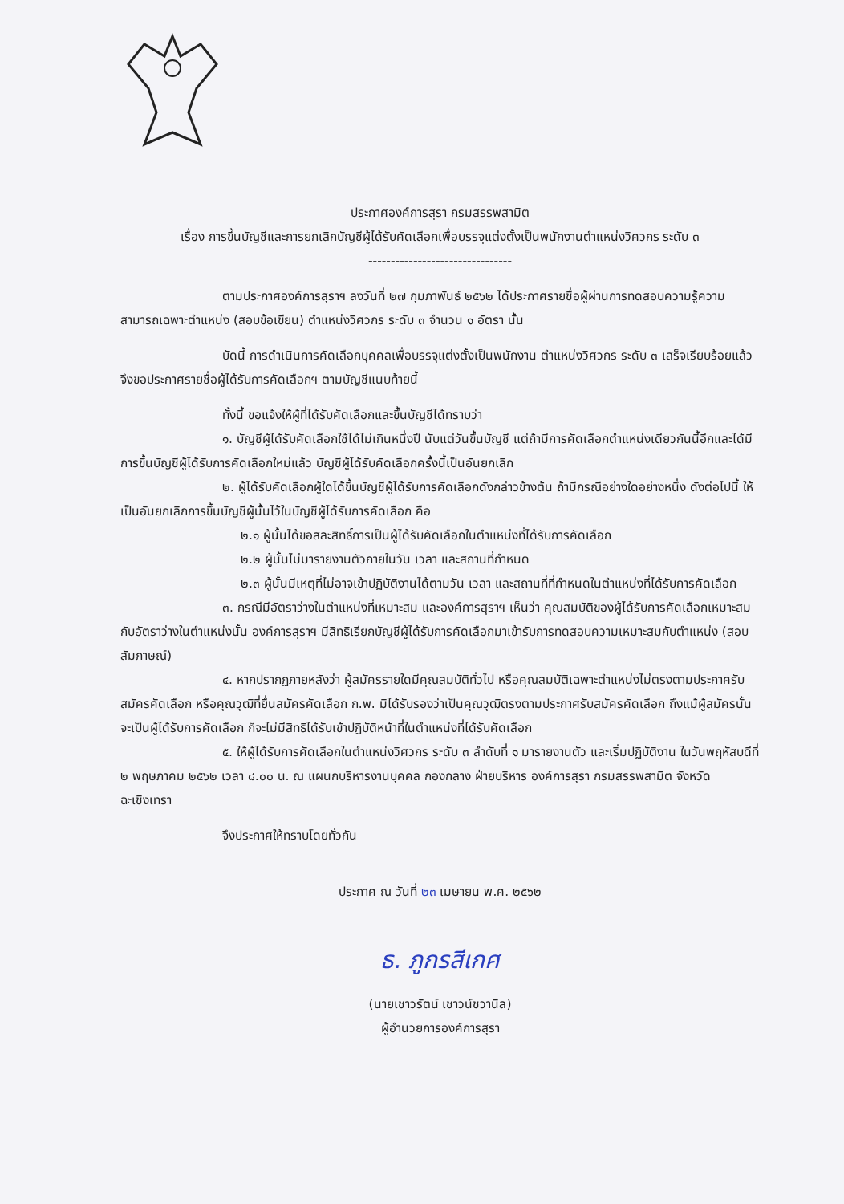ประกาศองค์การสุรา กรมสรรพสามิต
เรื่อง การขึ้นบัญชีและการยกเลิกบัญชีผู้ได้รับคัดเลือกเพื่อบรรจุแต่งตั้งเป็นพนักงานตำแหน่งวิศวกร ระดับ ๓
--------------------------------
ตามประกาศองค์การสุราฯ ลงวันที่ ๒๗ กุมภาพันธ์ ๒๕๖๒ ได้ประกาศรายชื่อผู้ผ่านการทดสอบความรู้ความสามารถเฉพาะตำแหน่ง (สอบข้อเขียน) ตำแหน่งวิศวกร ระดับ ๓ จำนวน ๑ อัตรา นั้น
บัดนี้ การดำเนินการคัดเลือกบุคคลเพื่อบรรจุแต่งตั้งเป็นพนักงาน ตำแหน่งวิศวกร ระดับ ๓ เสร็จเรียบร้อยแล้ว จึงขอประกาศรายชื่อผู้ได้รับการคัดเลือกฯ ตามบัญชีแนบท้ายนี้
ทั้งนี้ ขอแจ้งให้ผู้ที่ได้รับคัดเลือกและขึ้นบัญชีได้ทราบว่า
๑. บัญชีผู้ได้รับคัดเลือกใช้ได้ไม่เกินหนึ่งปี นับแต่วันขึ้นบัญชี แต่ถ้ามีการคัดเลือกตำแหน่งเดียวกันนี้อีกและได้มีการขึ้นบัญชีผู้ได้รับการคัดเลือกใหม่แล้ว บัญชีผู้ได้รับคัดเลือกครั้งนี้เป็นอันยกเลิก
๒. ผู้ได้รับคัดเลือกผู้ใดได้ขึ้นบัญชีผู้ได้รับการคัดเลือกดังกล่าวข้างต้น ถ้ามีกรณีอย่างใดอย่างหนึ่ง ดังต่อไปนี้ ให้เป็นอันยกเลิกการขึ้นบัญชีผู้นั้นไว้ในบัญชีผู้ได้รับการคัดเลือก คือ
๒.๑ ผู้นั้นได้ขอสละสิทธิ์การเป็นผู้ได้รับคัดเลือกในตำแหน่งที่ได้รับการคัดเลือก
๒.๒ ผู้นั้นไม่มารายงานตัวภายในวัน เวลา และสถานที่กำหนด
๒.๓ ผู้นั้นมีเหตุที่ไม่อาจเข้าปฏิบัติงานได้ตามวัน เวลา และสถานที่ที่กำหนดในตำแหน่งที่ได้รับการคัดเลือก
๓. กรณีมีอัตราว่างในตำแหน่งที่เหมาะสม และองค์การสุราฯ เห็นว่า คุณสมบัติของผู้ได้รับการคัดเลือกเหมาะสมกับอัตราว่างในตำแหน่งนั้น องค์การสุราฯ มีสิทธิเรียกบัญชีผู้ได้รับการคัดเลือกมาเข้ารับการทดสอบความเหมาะสมกับตำแหน่ง (สอบสัมภาษณ์)
๔. หากปรากฏภายหลังว่า ผู้สมัครรายใดมีคุณสมบัติทั่วไป หรือคุณสมบัติเฉพาะตำแหน่งไม่ตรงตามประกาศรับสมัครคัดเลือก หรือคุณวุฒิที่ยื่นสมัครคัดเลือก ก.พ. มิได้รับรองว่าเป็นคุณวุฒิตรงตามประกาศรับสมัครคัดเลือก ถึงแม้ผู้สมัครนั้นจะเป็นผู้ได้รับการคัดเลือก ก็จะไม่มีสิทธิได้รับเข้าปฏิบัติหน้าที่ในตำแหน่งที่ได้รับคัดเลือก
๕. ให้ผู้ได้รับการคัดเลือกในตำแหน่งวิศวกร ระดับ ๓ ลำดับที่ ๑ มารายงานตัว และเริ่มปฏิบัติงาน ในวันพฤหัสบดีที่ ๒ พฤษภาคม ๒๕๖๒ เวลา ๘.๐๐ น. ณ แผนกบริหารงานบุคคล กองกลาง ฝ่ายบริหาร องค์การสุรา กรมสรรพสามิต จังหวัดฉะเชิงเทรา
จึงประกาศให้ทราบโดยทั่วกัน
ประกาศ ณ วันที่ ๒๓ เมษายน พ.ศ. ๒๕๖๒
ธ. ภูกรสีเกศ
(นายเชาวรัตน์ เชาวน์ชวานิล)
ผู้อำนวยการองค์การสุรา